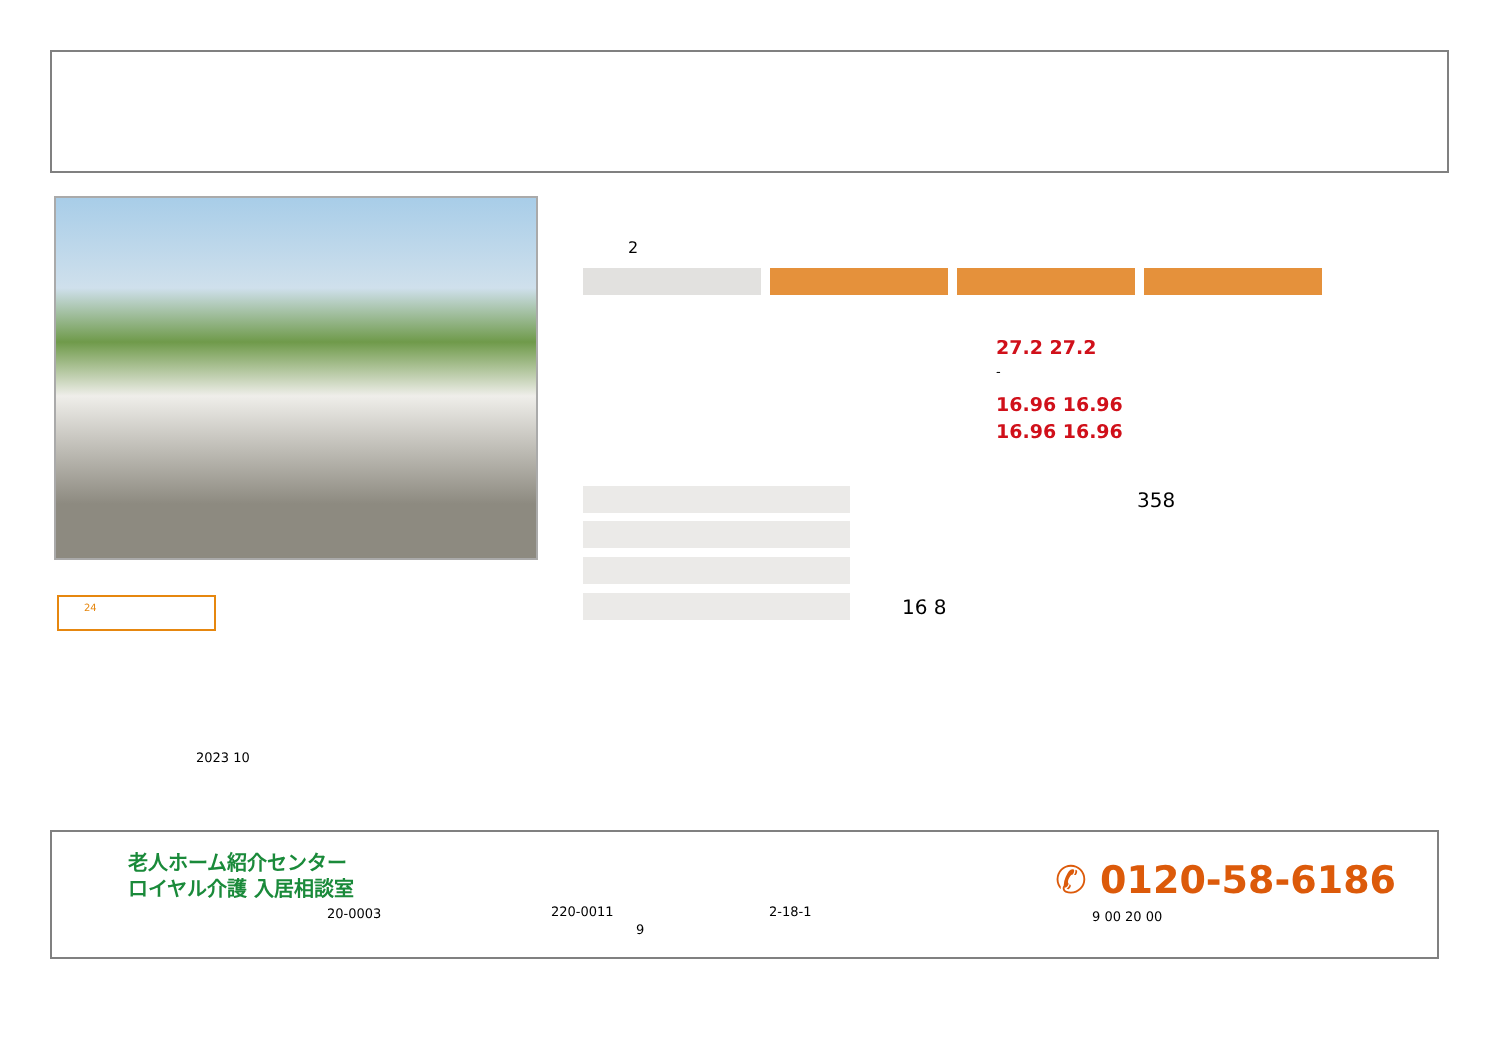24
2
27.2 27.2
-
16.96 16.96
16.96 16.96
358
16 8
2023 10
老人ホーム紹介センター
ロイヤル介護 入居相談室
20-0003 220-0011 2-18-1
9
✆ 0120-58-6186
9 00 20 00